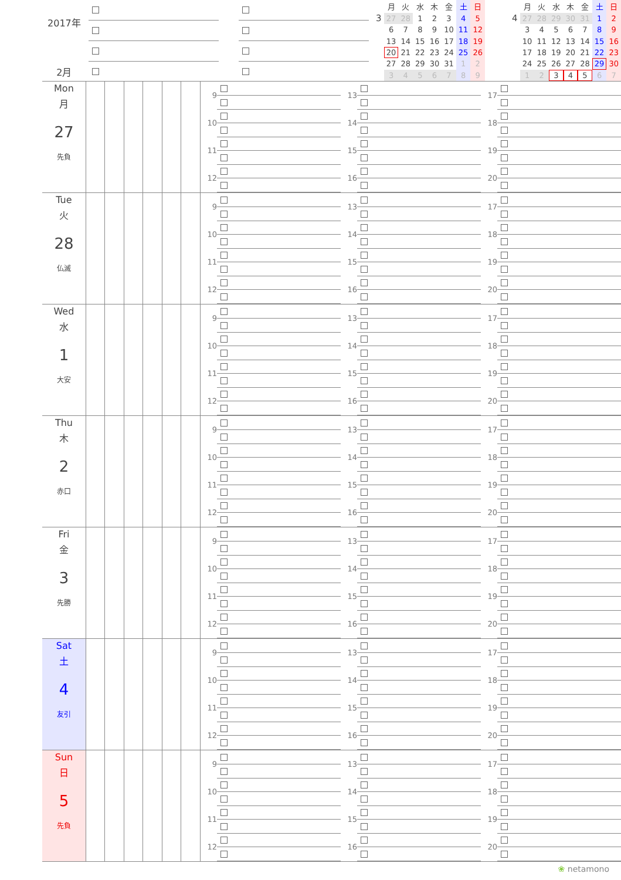2017年
2月
3
| 月 | 火 | 水 | 木 | 金 | 土 | 日 |
| --- | --- | --- | --- | --- | --- | --- |
| 27 | 28 | 1 | 2 | 3 | 4 | 5 |
| 6 | 7 | 8 | 9 | 10 | 11 | 12 |
| 13 | 14 | 15 | 16 | 17 | 18 | 19 |
| 20 | 21 | 22 | 23 | 24 | 25 | 26 |
| 27 | 28 | 29 | 30 | 31 | 1 | 2 |
| 3 | 4 | 5 | 6 | 7 | 8 | 9 |
4
| 月 | 火 | 水 | 木 | 金 | 土 | 日 |
| --- | --- | --- | --- | --- | --- | --- |
| 27 | 28 | 29 | 30 | 31 | 1 | 2 |
| 3 | 4 | 5 | 6 | 7 | 8 | 9 |
| 10 | 11 | 12 | 13 | 14 | 15 | 16 |
| 17 | 18 | 19 | 20 | 21 | 22 | 23 |
| 24 | 25 | 26 | 27 | 28 | 29 | 30 |
| 1 | 2 | 3 | 4 | 5 | 6 | 7 |
Mon
月
27
先負
9
10
11
12
13
14
15
16
17
18
19
20
Tue
火
28
仏滅
9
10
11
12
13
14
15
16
17
18
19
20
Wed
水
1
大安
9
10
11
12
13
14
15
16
17
18
19
20
Thu
木
2
赤口
9
10
11
12
13
14
15
16
17
18
19
20
Fri
金
3
先勝
9
10
11
12
13
14
15
16
17
18
19
20
Sat
土
4
友引
9
10
11
12
13
14
15
16
17
18
19
20
Sun
日
5
先負
9
10
11
12
13
14
15
16
17
18
19
20
❀ netamono